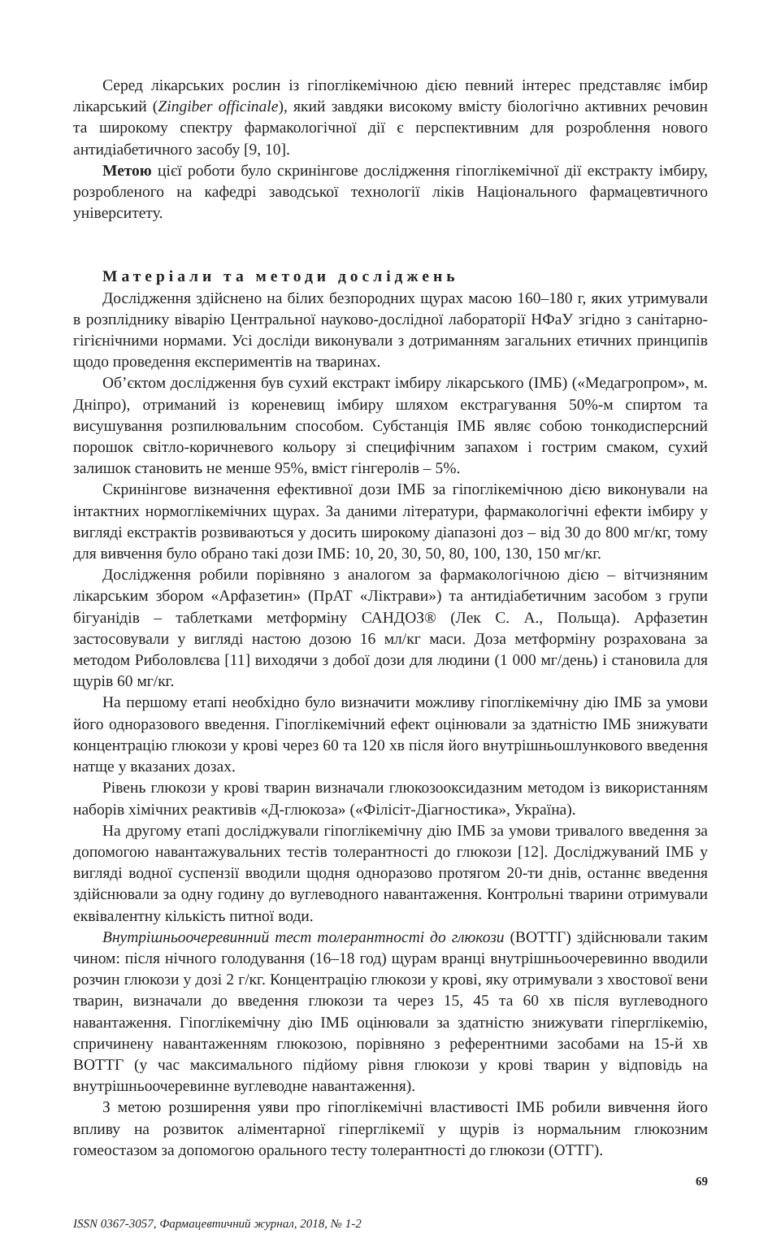Серед лікарських рослин із гіпоглікемічною дією певний інтерес представляє імбир лікарський (Zingiber officinale), який завдяки високому вмісту біологічно активних речовин та широкому спектру фармакологічної дії є перспективним для розроблення нового антидіабетичного засобу [9, 10].
Метою цієї роботи було скринінгове дослідження гіпоглікемічної дії екстракту імбиру, розробленого на кафедрі заводської технології ліків Національного фармацевтичного університету.
Матеріали та методи досліджень
Дослідження здійснено на білих безпородних щурах масою 160–180 г, яких утримували в розпліднику віварію Центральної науково-дослідної лабораторії НФаУ згідно з санітарно-гігієнічними нормами. Усі досліди виконували з дотриманням загальних етичних принципів щодо проведення експериментів на тваринах.
Об’єктом дослідження був сухий екстракт імбиру лікарського (ІМБ) («Медагропром», м. Дніпро), отриманий із кореневищ імбиру шляхом екстрагування 50%-м спиртом та висушування розпилювальним способом. Субстанція ІМБ являє собою тонкодисперсний порошок світло-коричневого кольору зі специфічним запахом і гострим смаком, сухий залишок становить не менше 95%, вміст гінгеролів – 5%.
Скринінгове визначення ефективної дози ІМБ за гіпоглікемічною дією виконували на інтактних нормоглікемічних щурах. За даними літератури, фармакологічні ефекти імбиру у вигляді екстрактів розвиваються у досить широкому діапазоні доз – від 30 до 800 мг/кг, тому для вивчення було обрано такі дози ІМБ: 10, 20, 30, 50, 80, 100, 130, 150 мг/кг.
Дослідження робили порівняно з аналогом за фармакологічною дією – вітчизняним лікарським збором «Арфазетин» (ПрАТ «Ліктрави») та антидіабетичним засобом з групи бігуанідів – таблетками метформіну САНДОЗ® (Лек С. А., Польща). Арфазетин застосовували у вигляді настою дозою 16 мл/кг маси. Доза метформіну розрахована за методом Риболовлєва [11] виходячи з добої дози для людини (1 000 мг/день) і становила для щурів 60 мг/кг.
На першому етапі необхідно було визначити можливу гіпоглікемічну дію ІМБ за умови його одноразового введення. Гіпоглікемічний ефект оцінювали за здатністю ІМБ знижувати концентрацію глюкози у крові через 60 та 120 хв після його внутрішньошлункового введення натще у вказаних дозах.
Рівень глюкози у крові тварин визначали глюкозооксидазним методом із використанням наборів хімічних реактивів «Д-глюкоза» («Філісіт-Діагностика», Україна).
На другому етапі досліджували гіпоглікемічну дію ІМБ за умови тривалого введення за допомогою навантажувальних тестів толерантності до глюкози [12]. Досліджуваний ІМБ у вигляді водної суспензії вводили щодня одноразово протягом 20-ти днів, останнє введення здійснювали за одну годину до вуглеводного навантаження. Контрольні тварини отримували еквівалентну кількість питної води.
Внутрішньоочеревинний тест толерантності до глюкози (ВОТТГ) здійснювали таким чином: після нічного голодування (16–18 год) щурам вранці внутрішньоочеревинно вводили розчин глюкози у дозі 2 г/кг. Концентрацію глюкози у крові, яку отримували з хвостової вени тварин, визначали до введення глюкози та через 15, 45 та 60 хв після вуглеводного навантаження. Гіпоглікемічну дію ІМБ оцінювали за здатністю знижувати гіперглікемію, спричинену навантаженням глюкозою, порівняно з референтними засобами на 15-й хв ВОТТГ (у час максимального підйому рівня глюкози у крові тварин у відповідь на внутрішньоочеревинне вуглеводне навантаження).
З метою розширення уяви про гіпоглікемічні властивості ІМБ робили вивчення його впливу на розвиток аліментарної гіперглікемії у щурів із нормальним глюкозним гомеостазом за допомогою орального тесту толерантності до глюкози (ОТТГ).
69
ISSN 0367-3057, Фармацевтичний журнал, 2018, № 1-2